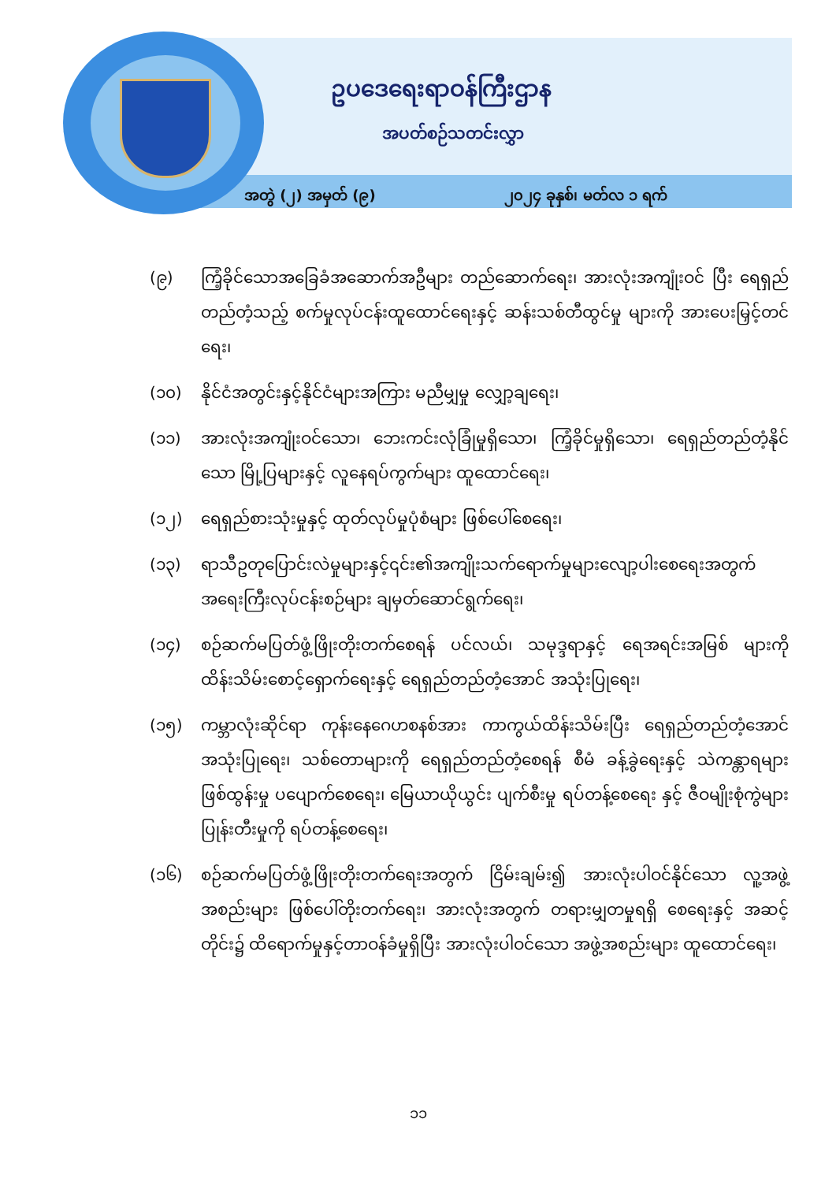ဥပဒေရေးရာဝန်ကြီးဌာန
အပတ်စဉ်သတင်းလွှာ
အတွဲ (၂) အမှတ် (၉) ၂၀၂၄ ခုနှစ်၊ မတ်လ ၁ ရက်
(၉) ကြံ့ခိုင်သောအခြေခံအဆောက်အဦများ တည်ဆောက်ရေး၊ အားလုံးအကျုံးဝင် ပြီး ရေရှည်တည်တံ့သည့် စက်မှုလုပ်ငန်းထူထောင်ရေးနှင့် ဆန်းသစ်တီထွင်မှု များကို အားပေးမြှင့်တင်ရေး၊
(၁၀) နိုင်ငံအတွင်းနှင့်နိုင်ငံများအကြား မညီမျှမှု လျှော့ချရေး၊
(၁၁) အားလုံးအကျုံးဝင်သော၊ ဘေးကင်းလုံခြုံမှုရှိသော၊ ကြံ့ခိုင်မှုရှိသော၊ ရေရှည်တည်တံ့နိုင်သော မြို့ပြများနှင့် လူနေရပ်ကွက်များ ထူထောင်ရေး၊
(၁၂) ရေရှည်စားသုံးမှုနှင့် ထုတ်လုပ်မှုပုံစံများ ဖြစ်ပေါ်စေရေး၊
(၁၃) ရာသီဥတုပြောင်းလဲမှုများနှင့်၎င်း၏အကျိုးသက်ရောက်မှုများလျော့ပါးစေရေးအတွက် အရေးကြီးလုပ်ငန်းစဉ်များ ချမှတ်ဆောင်ရွက်ရေး၊
(၁၄) စဉ်ဆက်မပြတ်ဖွံ့ဖြိုးတိုးတက်စေရန် ပင်လယ်၊ သမုဒ္ဒရာနှင့် ရေအရင်းအမြစ် များကို ထိန်းသိမ်းစောင့်ရှောက်ရေးနှင့် ရေရှည်တည်တံ့အောင် အသုံးပြုရေး၊
(၁၅) ကမ္ဘာလုံးဆိုင်ရာ ကုန်းနေဂေဟစနစ်အား ကာကွယ်ထိန်းသိမ်းပြီး ရေရှည်တည်တံ့အောင် အသုံးပြုရေး၊ သစ်တောများကို ရေရှည်တည်တံ့စေရန် စီမံ ခန့်ခွဲရေးနှင့် သဲကန္တာရများ ဖြစ်ထွန်းမှု ပပျောက်စေရေး၊ မြေယာယိုယွင်း ပျက်စီးမှု ရပ်တန့်စေရေး နှင့် ဇီဝမျိုးစုံကွဲများ ပြုန်းတီးမှုကို ရပ်တန့်စေရေး၊
(၁၆) စဉ်ဆက်မပြတ်ဖွံ့ဖြိုးတိုးတက်ရေးအတွက် ငြိမ်းချမ်း၍ အားလုံးပါဝင်နိုင်သော လူ့အဖွဲ့ အစည်းများ ဖြစ်ပေါ်တိုးတက်ရေး၊ အားလုံးအတွက် တရားမျှတမှုရရှိ စေရေးနှင့် အဆင့်တိုင်း၌ ထိရောက်မှုနှင့်တာဝန်ခံမှုရှိပြီး အားလုံးပါဝင်သော အဖွဲ့အစည်းများ ထူထောင်ရေး၊
၁၁